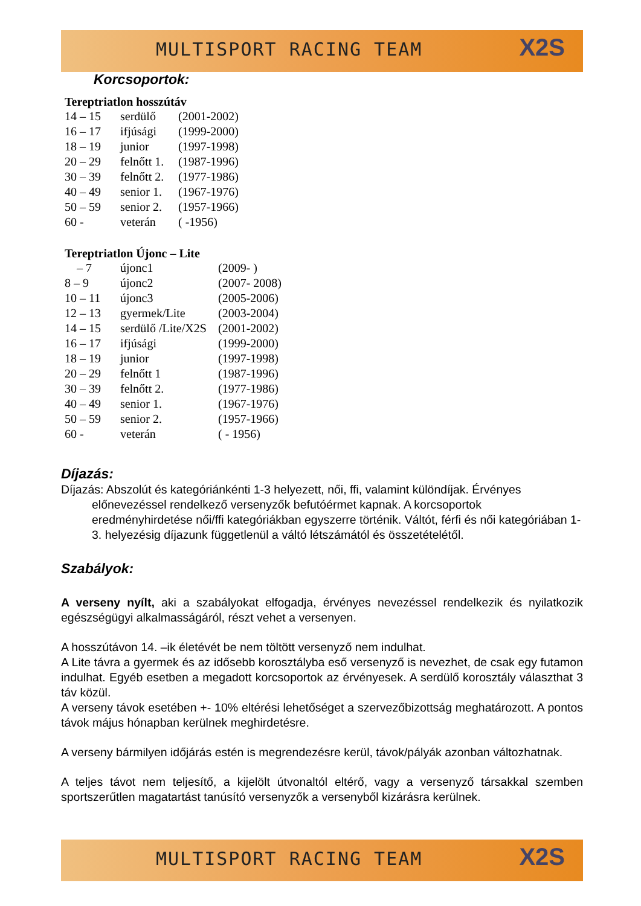MULTISPORT RACING TEAM X2S
Korcsoportok:
Tereptriatlon hosszútáv
| 14 – 15 | serdülő | (2001-2002) |
| 16 – 17 | ifjúsági | (1999-2000) |
| 18 – 19 | junior | (1997-1998) |
| 20 – 29 | felnőtt 1. | (1987-1996) |
| 30 – 39 | felnőtt 2. | (1977-1986) |
| 40 – 49 | senior 1. | (1967-1976) |
| 50 – 59 | senior 2. | (1957-1966) |
| 60 - | veterán | ( -1956) |
Tereptriatlon Újonc – Lite
| – 7 | újonc1 | (2009- ) |
| 8 – 9 | újonc2 | (2007- 2008) |
| 10 – 11 | újonc3 | (2005-2006) |
| 12 – 13 | gyermek/Lite | (2003-2004) |
| 14 – 15 | serdülő /Lite/X2S | (2001-2002) |
| 16 – 17 | ifjúsági | (1999-2000) |
| 18 – 19 | junior | (1997-1998) |
| 20 – 29 | felnőtt 1 | (1987-1996) |
| 30 – 39 | felnőtt 2. | (1977-1986) |
| 40 – 49 | senior 1. | (1967-1976) |
| 50 – 59 | senior 2. | (1957-1966) |
| 60 - | veterán | ( - 1956) |
Díjazás:
Díjazás: Abszolút és kategóriánkénti 1-3 helyezett, női, ffi, valamint különdíjak. Érvényes előnevezéssel rendelkező versenyzők befutóérmet kapnak. A korcsoportok eredményhirdetése női/ffi kategóriákban egyszerre történik. Váltót, férfi és női kategóriában 1-3. helyezésig díjazunk függetlenül a váltó létszámától és összetételétől.
Szabályok:
A verseny nyílt, aki a szabályokat elfogadja, érvényes nevezéssel rendelkezik és nyilatkozik egészségügyi alkalmasságáról, részt vehet a versenyen.
A hosszútávon 14. –ik életévét be nem töltött versenyző nem indulhat.
A Lite távra a gyermek és az idősebb korosztályba eső versenyző is nevezhet, de csak egy futamon indulhat. Egyéb esetben a megadott korcsoportok az érvényesek. A serdülő korosztály választhat 3 táv közül.
A verseny távok esetében +- 10% eltérési lehetőséget a szervezőbizottság meghatározott. A pontos távok május hónapban kerülnek meghirdetésre.
A verseny bármilyen időjárás estén is megrendezésre kerül, távok/pályák azonban változhatnak.
A teljes távot nem teljesítő, a kijelölt útvonaltól eltérő, vagy a versenyző társakkal szemben sportszerűtlen magatartást tanúsító versenyzők a versenyből kizárásra kerülnek.
MULTISPORT RACING TEAM X2S